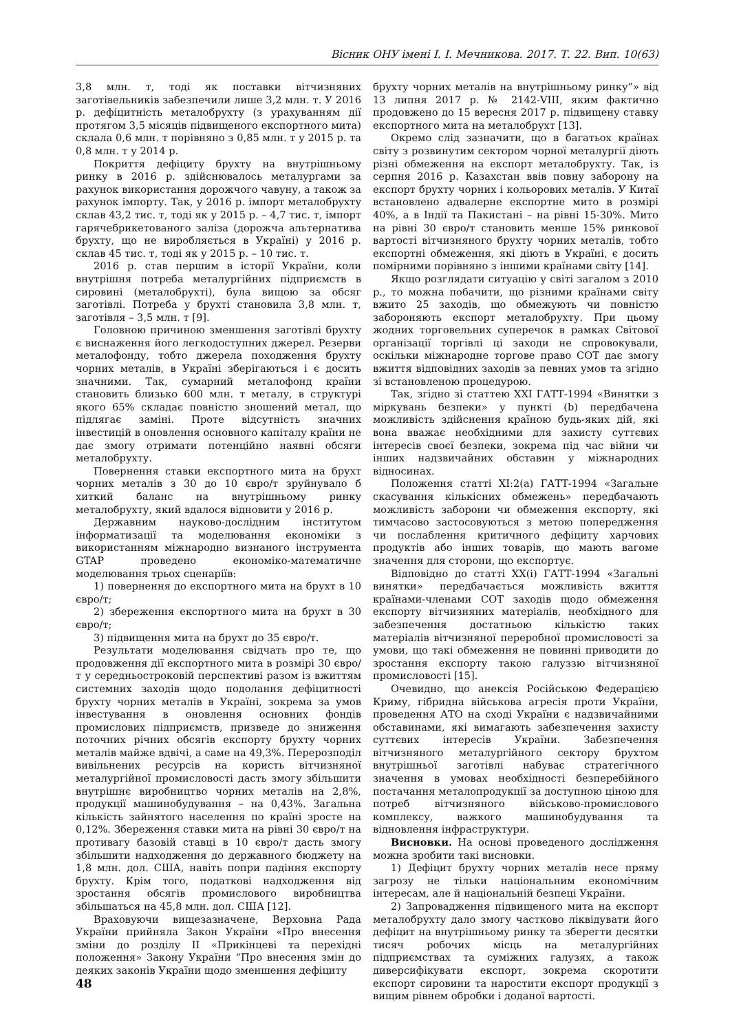Вісник ОНУ імені І. І. Мечникова. 2017. Т. 22. Вип. 10(63)
3,8 млн. т, тоді як поставки вітчизняних заготівельників забезпечили лише 3,2 млн. т. У 2016 р. дефіцитність металобрухту (з урахуванням дії протягом 3,5 місяців підвищеного експортного мита) склала 0,6 млн. т порівняно з 0,85 млн. т у 2015 р. та 0,8 млн. т у 2014 р.
Покриття дефіциту брухту на внутрішньому ринку в 2016 р. здійснювалось металургами за рахунок використання дорожчого чавуну, а також за рахунок імпорту. Так, у 2016 р. імпорт металобрухту склав 43,2 тис. т, тоді як у 2015 р. – 4,7 тис. т, імпорт гарячебрикетованого заліза (дорожча альтернатива брухту, що не виробляється в Україні) у 2016 р. склав 45 тис. т, тоді як у 2015 р. – 10 тис. т.
2016 р. став першим в історії України, коли внутрішня потреба металургійних підприємств в сировині (металобрухті), була вищою за обсяг заготівлі. Потреба у брухті становила 3,8 млн. т, заготівля – 3,5 млн. т [9].
Головною причиною зменшення заготівлі брухту є виснаження його легкодоступних джерел. Резерви металофонду, тобто джерела походження брухту чорних металів, в Україні зберігаються і є досить значними. Так, сумарний металофонд країни становить близько 600 млн. т металу, в структурі якого 65% складає повністю зношений метал, що підлягає заміні. Проте відсутність значних інвестицій в оновлення основного капіталу країни не дає змогу отримати потенційно наявні обсяги металобрухту.
Повернення ставки експортного мита на брухт чорних металів з 30 до 10 євро/т зруйнувало б хиткий баланс на внутрішньому ринку металобрухту, який вдалося відновити у 2016 р.
Державним науково-дослідним інститутом інформатизації та моделювання економіки з використанням міжнародно визнаного інструмента GTAP проведено економіко-математичне моделювання трьох сценаріїв:
1) повернення до експортного мита на брухт в 10 євро/т;
2) збереження експортного мита на брухт в 30 євро/т;
3) підвищення мита на брухт до 35 євро/т.
Результати моделювання свідчать про те, що продовження дії експортного мита в розмірі 30 євро/т у середньостроковій перспективі разом із вжиттям системних заходів щодо подолання дефіцитності брухту чорних металів в Україні, зокрема за умов інвестування в оновлення основних фондів промислових підприємств, призведе до зниження поточних річних обсягів експорту брухту чорних металів майже вдвічі, а саме на 49,3%. Перерозподіл вивільнених ресурсів на користь вітчизняної металургійної промисловості дасть змогу збільшити внутрішнє виробництво чорних металів на 2,8%, продукції машинобудування – на 0,43%. Загальна кількість зайнятого населення по країні зросте на 0,12%. Збереження ставки мита на рівні 30 євро/т на противагу базовій ставці в 10 євро/т дасть змогу збільшити надходження до державного бюджету на 1,8 млн. дол. США, навіть попри падіння експорту брухту. Крім того, податкові надходження від зростання обсягів промислового виробництва збільшаться на 45,8 млн. дол. США [12].
Враховуючи вищезазначене, Верховна Рада України прийняла Закон України «Про внесення зміни до розділу ІІ «Прикінцеві та перехідні положення» Закону України “Про внесення змін до деяких законів України щодо зменшення дефіциту
брухту чорних металів на внутрішньому ринку”» від 13 липня 2017 р. № 2142-VIII, яким фактично продовжено до 15 вересня 2017 р. підвищену ставку експортного мита на металобрухт [13].
Окремо слід зазначити, що в багатьох країнах світу з розвинутим сектором чорної металургії діють різні обмеження на експорт металобрухту. Так, із серпня 2016 р. Казахстан ввів повну заборону на експорт брухту чорних і кольорових металів. У Китаї встановлено адвалерне експортне мито в розмірі 40%, а в Індії та Пакистані – на рівні 15-30%. Мито на рівні 30 євро/т становить менше 15% ринкової вартості вітчизняного брухту чорних металів, тобто експортні обмеження, які діють в Україні, є досить помірними порівняно з іншими країнами світу [14].
Якщо розглядати ситуацію у світі загалом з 2010 р., то можна побачити, що різними країнами світу вжито 25 заходів, що обмежують чи повністю забороняють експорт металобрухту. При цьому жодних торговельних суперечок в рамках Світової організації торгівлі ці заходи не спровокували, оскільки міжнародне торгове право СОТ дає змогу вжиття відповідних заходів за певних умов та згідно зі встановленою процедурою.
Так, згідно зі статтею XXI ГАТТ-1994 «Винятки з міркувань безпеки» у пункті (b) передбачена можливість здійснення країною будь-яких дій, які вона вважає необхідними для захисту суттєвих інтересів своєї безпеки, зокрема під час війни чи інших надзвичайних обставин у міжнародних відносинах.
Положення статті XI:2(a) ГАТТ-1994 «Загальне скасування кількісних обмежень» передбачають можливість заборони чи обмеження експорту, які тимчасово застосовуються з метою попередження чи послаблення критичного дефіциту харчових продуктів або інших товарів, що мають вагоме значення для сторони, що експортує.
Відповідно до статті XX(i) ГАТТ-1994 «Загальні винятки» передбачається можливість вжиття країнами-членами СОТ заходів щодо обмеження експорту вітчизняних матеріалів, необхідного для забезпечення достатньою кількістю таких матеріалів вітчизняної переробної промисловості за умови, що такі обмеження не повинні приводити до зростання експорту такою галуззю вітчизняної промисловості [15].
Очевидно, що анексія Російською Федерацією Криму, гібридна військова агресія проти України, проведення АТО на сході України є надзвичайними обставинами, які вимагають забезпечення захисту суттєвих інтересів України. Забезпечення вітчизняного металургійного сектору брухтом внутрішньої заготівлі набуває стратегічного значення в умовах необхідності безперебійного постачання металопродукції за доступною ціною для потреб вітчизняного військово-промислового комплексу, важкого машинобудування та відновлення інфраструктури.
Висновки. На основі проведеного дослідження можна зробити такі висновки.
1) Дефіцит брухту чорних металів несе пряму загрозу не тільки національним економічним інтересам, але й національній безпеці України.
2) Запровадження підвищеного мита на експорт металобрухту дало змогу частково ліквідувати його дефіцит на внутрішньому ринку та зберегти десятки тисяч робочих місць на металургійних підприємствах та суміжних галузях, а також диверсифікувати експорт, зокрема скоротити експорт сировини та наростити експорт продукції з вищим рівнем обробки і доданої вартості.
48